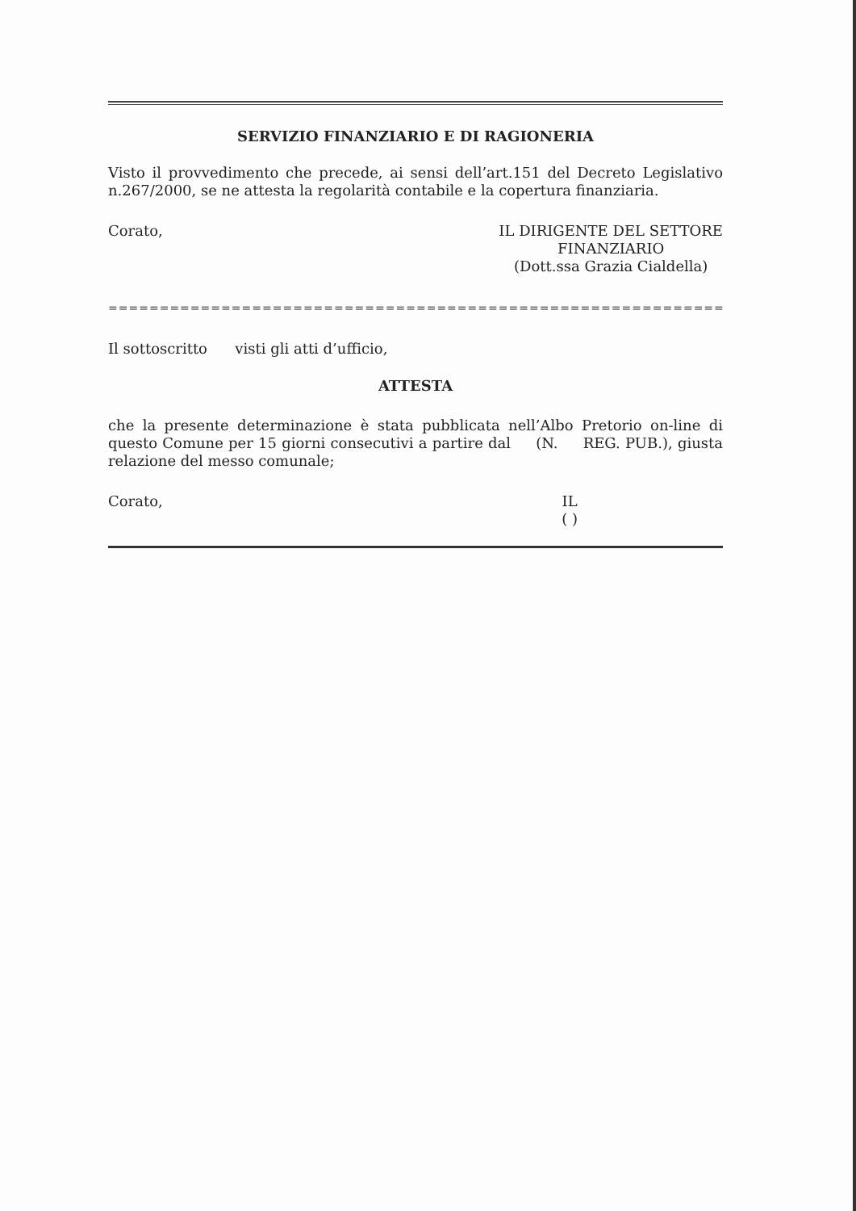SERVIZIO FINANZIARIO E DI RAGIONERIA
Visto il provvedimento che precede, ai sensi dell’art.151 del Decreto Legislativo n.267/2000, se ne attesta la regolarità contabile e la copertura finanziaria.
Corato,
IL DIRIGENTE DEL SETTORE
FINANZIARIO
(Dott.ssa Grazia Cialdella)
==============================================================
Il sottoscritto visti gli atti d’ufficio,
ATTESTA
che la presente determinazione è stata pubblicata nell’Albo Pretorio on-line di questo Comune per 15 giorni consecutivi a partire dal (N. REG. PUB.), giusta relazione del messo comunale;
Corato,
IL
( )